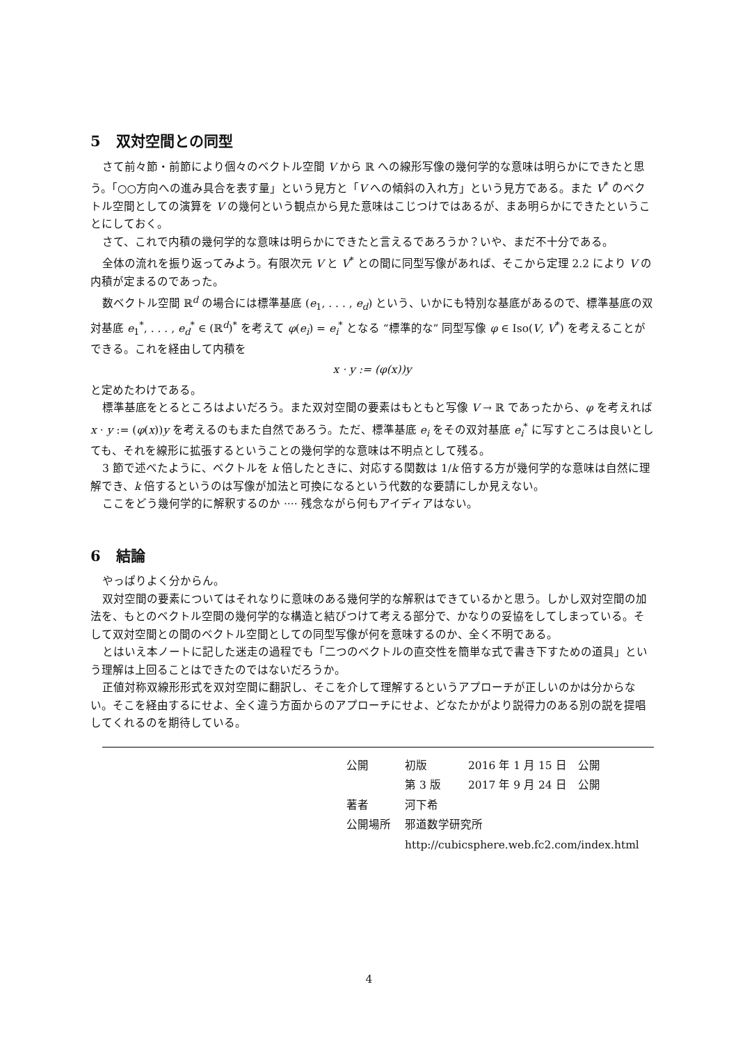5 双対空間との同型
さて前々節・前節により個々のベクトル空間 V から ℝ への線形写像の幾何学的な意味は明らかにできたと思う。「○○方向への進み具合を表す量」という見方と「V への傾斜の入れ方」という見方である。また V<sup>*</sup> のベクトル空間としての演算を V の幾何という観点から見た意味はこじつけではあるが、まあ明らかにできたということにしておく。
さて、これで内積の幾何学的な意味は明らかにできたと言えるであろうか？いや、まだ不十分である。
全体の流れを振り返ってみよう。有限次元 V と V<sup>*</sup> との間に同型写像があれば、そこから定理 2.2 により V の内積が定まるのであった。
数ベクトル空間 ℝ<sup>d</sup> の場合には標準基底 (e<sub>1</sub>, . . . , e<sub>d</sub>) という、いかにも特別な基底があるので、標準基底の双対基底 e<sub>1</sub><sup>*</sup>, . . . , e<sub>d</sub><sup>*</sup> ∈ (ℝ<sup>d</sup>)<sup>*</sup> を考えて φ(e<sub>i</sub>) = e<sub>i</sub><sup>*</sup> となる “標準的な” 同型写像 φ ∈ Iso(V, V<sup>*</sup>) を考えることができる。これを経由して内積を
x · y := (φ(x))y
と定めたわけである。
標準基底をとるところはよいだろう。また双対空間の要素はもともと写像 V → ℝ であったから、φ を考えれば x · y := (φ(x))y を考えるのもまた自然であろう。ただ、標準基底 e<sub>i</sub> をその双対基底 e<sub>i</sub><sup>*</sup> に写すところは良いとしても、それを線形に拡張するということの幾何学的な意味は不明点として残る。
3 節で述べたように、ベクトルを k 倍したときに、対応する関数は 1/k 倍する方が幾何学的な意味は自然に理解でき、k 倍するというのは写像が加法と可換になるという代数的な要請にしか見えない。
ここをどう幾何学的に解釈するのか ···· 残念ながら何もアイディアはない。
6 結論
やっぱりよく分からん。
双対空間の要素についてはそれなりに意味のある幾何学的な解釈はできているかと思う。しかし双対空間の加法を、もとのベクトル空間の幾何学的な構造と結びつけて考える部分で、かなりの妥協をしてしまっている。そして双対空間との間のベクトル空間としての同型写像が何を意味するのか、全く不明である。
とはいえ本ノートに記した迷走の過程でも「二つのベクトルの直交性を簡単な式で書き下すための道具」という理解は上回ることはできたのではないだろうか。
正値対称双線形形式を双対空間に翻訳し、そこを介して理解するというアプローチが正しいのかは分からない。そこを経由するにせよ、全く違う方面からのアプローチにせよ、どなたかがより説得力のある別の説を提唱してくれるのを期待している。
| 公開 | 初版 | 2016 年 1 月 15 日 公開 |
| | 第 3 版 | 2017 年 9 月 24 日 公開 |
| 著者 | 河下希 | |
| 公開場所 | 邪道数学研究所 | |
| | http://cubicsphere.web.fc2.com/index.html | |
4